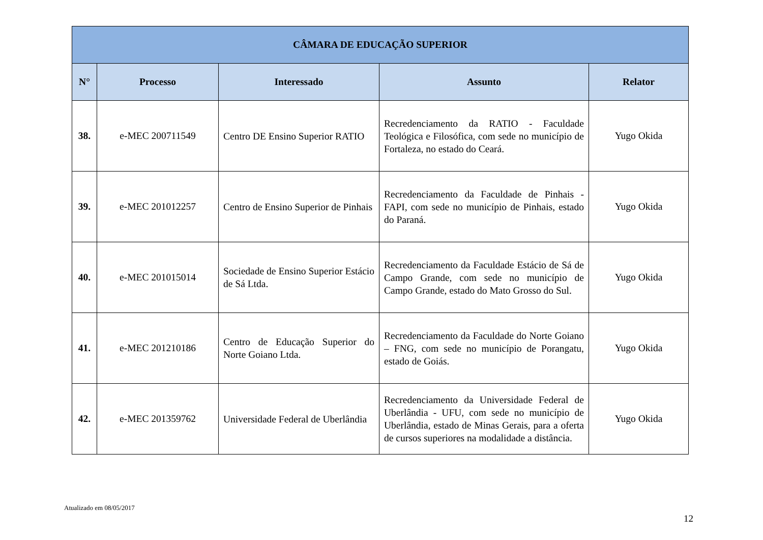| CÂMARA DE EDUCAÇÃO SUPERIOR | | | | |
| --- | --- | --- | --- | --- |
| N° | Processo | Interessado | Assunto | Relator |
| 38. | e-MEC 200711549 | Centro DE Ensino Superior RATIO | Recredenciamento da RATIO - Faculdade Teológica e Filosófica, com sede no município de Fortaleza, no estado do Ceará. | Yugo Okida |
| 39. | e-MEC 201012257 | Centro de Ensino Superior de Pinhais | Recredenciamento da Faculdade de Pinhais - FAPI, com sede no município de Pinhais, estado do Paraná. | Yugo Okida |
| 40. | e-MEC 201015014 | Sociedade de Ensino Superior Estácio de Sá Ltda. | Recredenciamento da Faculdade Estácio de Sá de Campo Grande, com sede no município de Campo Grande, estado do Mato Grosso do Sul. | Yugo Okida |
| 41. | e-MEC 201210186 | Centro de Educação Superior do Norte Goiano Ltda. | Recredenciamento da Faculdade do Norte Goiano – FNG, com sede no município de Porangatu, estado de Goiás. | Yugo Okida |
| 42. | e-MEC 201359762 | Universidade Federal de Uberlândia | Recredenciamento da Universidade Federal de Uberlândia - UFU, com sede no município de Uberlândia, estado de Minas Gerais, para a oferta de cursos superiores na modalidade a distância. | Yugo Okida |
Atualizado em 08/05/2017
12